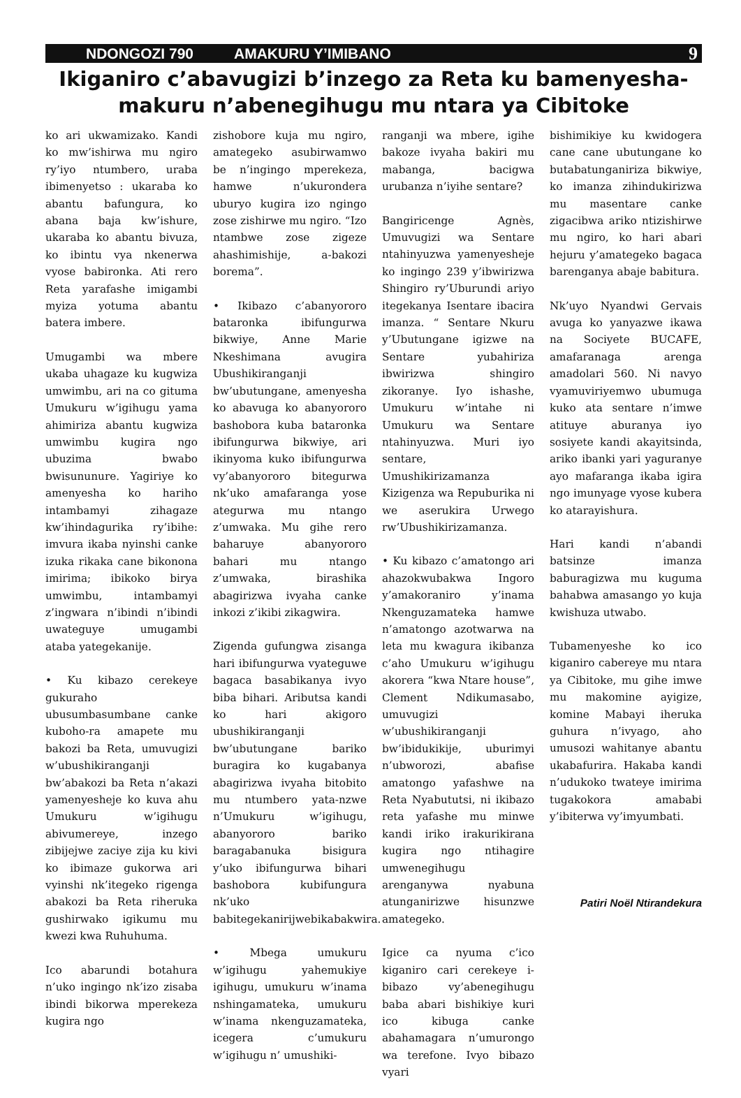NDONGOZI 790 AMAKURU Y’IMIBANO 9
Ikiganiro c’abavugizi b’inzego za Reta ku bamenyesha-makuru n’abenegihugu mu ntara ya Cibitoke
ko ari ukwamizako. Kandi ko mw’ishirwa mu ngiro ry’iyo ntumbero, uraba ibimenyetso : ukaraba ko abantu bafungura, ko abana baja kw’ishure, ukaraba ko abantu bivuza, ko ibintu vya nkenerwa vyose babironka. Ati rero Reta yarafashe imigambi myiza yotuma abantu batera imbere.
Umugambi wa mbere ukaba uhagaze ku kugwiza umwimbu, ari na co gituma Umukuru w’igihugu yama ahimiriza abantu kugwiza umwimbu kugira ngo ubuzima bwabo bwisununure. Yagiriye ko amenyesha ko hariho intambamyi zihagaze kw’ihindagurika ry’ibihe: imvura ikaba nyinshi canke izuka rikaka cane bikonona imirima; ibikoko birya umwimbu, intambamyi z’ingwara n’ibindi n’ibindi uwateguye umugambi ataba yategekanije.
• Ku kibazo cerekeye gukuraho ubusumbasumbane canke kuboho-ra amapete mu bakozi ba Reta, umuvugizi w’ubushikiranganji bw’abakozi ba Reta n’akazi yamenyesheje ko kuva ahu Umukuru w’igihugu abivumereye, inzego zibijejwe zaciye zija ku kivi ko ibimaze gukorwa ari vyinshi nk’itegeko rigenga abakozi ba Reta riheruka gushirwako igikumu mu kwezi kwa Ruhuhuma.
Ico abarundi botahura n’uko ingingo nk’izo zisaba ibindi bikorwa mperekeza kugira ngo
zishobore kuja mu ngiro, amategeko asubirwamwo be n’ingingo mperekeza, hamwe n’ukurondera uburyo kugira izo ngingo zose zishirwe mu ngiro. “Izo ntambwe zose zigeze ahashimishije, a-bakozi borema”.
• Ikibazo c’abanyororo bataronka ibifungurwa bikwiye, Anne Marie Nkeshimana avugira Ubushikiranganji bw’ubutungane, amenyesha ko abavuga ko abanyororo bashobora kuba bataronka ibifungurwa bikwiye, ari ikinyoma kuko ibifungurwa vy’abanyororo bitegurwa nk’uko amafaranga yose ategurwa mu ntango z’umwaka. Mu gihe rero baharuye abanyororo bahari mu ntango z’umwaka, birashika abagirizwa ivyaha canke inkozi z’ikibi zikagwira.
Zigenda gufungwa zisanga hari ibifungurwa vyateguwe bagaca basabikanya ivyo biba bihari. Aributsa kandi ko hari akigoro ubushikiranganji bw’ubutungane bariko buragira ko kugabanya abagirizwa ivyaha bitobito mu ntumbero yata-nzwe n’Umukuru w’igihugu, abanyororo bariko baragabanuka bisigura y’uko ibifungurwa bihari bashobora kubifungura nk’uko babitegekanirijwebikabakwira.
• Mbega umukuru w’igihugu yahemukiye igihugu, umukuru w’inama nshingamateka, umukuru w’inama nkenguzamateka, icegera c’umukuru w’igihugu n’ umushiki-
ranganji wa mbere, igihe bakoze ivyaha bakiri mu mabanga, bacigwa urubanza n’iyihe sentare?
Bangiricenge Agnès, Umuvugizi wa Sentare ntahinyuzwa yamenyesheje ko ingingo 239 y’ibwirizwa Shingiro ry’Uburundi ariyo itegekanya Isentare ibacira imanza. “ Sentare Nkuru y’Ubutungane igizwe na Sentare yubahiriza ibwirizwa shingiro zikoranye. Iyo ishashe, Umukuru w’intahe ni Umukuru wa Sentare ntahinyuzwa. Muri iyo sentare, Umushikirizamanza Kizigenza wa Repuburika ni we aserukira Urwego rw’Ubushikirizamanza.
• Ku kibazo c’amatongo ari ahazokwubakwa Ingoro y’amakoraniro y’inama Nkenguzamateka hamwe n’amatongo azotwarwa na leta mu kwagura ikibanza c’aho Umukuru w’igihugu akorera “kwa Ntare house”, Clement Ndikumasabo, umuvugizi w’ubushikiranganji bw’ibidukikije, uburimyi n’ubworozi, abafise amatongo yafashwe na Reta Nyabututsi, ni ikibazo reta yafashe mu minwe kandi iriko irakurikirana kugira ngo ntihagire umwenegihugu arenganywa nyabuna atunganirizwe hisunzwe amategeko.
Igice ca nyuma c’ico kiganiro cari cerekeye i-bibazo vy’abenegihugu baba abari bishikiye kuri ico kibuga canke abahamagara n’umurongo wa terefone. Ivyo bibazo vyari
bishimikiye ku kwidogera cane cane ubutungane ko butabatunganiriza bikwiye, ko imanza zihindukirizwa mu masentare canke zigacibwa ariko ntizishirwe mu ngiro, ko hari abari hejuru y’amategeko bagaca barenganya abaje babitura.
Nk’uyo Nyandwi Gervais avuga ko yanyazwe ikawa na Sociyete BUCAFE, amafaranaga arenga amadolari 560. Ni navyo vyamuviriyemwo ubumuga kuko ata sentare n’imwe atituye aburanya iyo sosiyete kandi akayitsinda, ariko ibanki yari yaguranye ayo mafaranga ikaba igira ngo imunyage vyose kubera ko atarayishura.
Hari kandi n’abandi batsinze imanza baburagizwa mu kuguma bahabwa amasango yo kuja kwishuza utwabo.
Tubamenyeshe ko ico kiganiro cabereye mu ntara ya Cibitoke, mu gihe imwe mu makomine ayigize, komine Mabayi iheruka guhura n’ivyago, aho umusozi wahitanye abantu ukabafurira. Hakaba kandi n’udukoko twateye imirima tugakokora amababi y’ibiterwa vy’imyumbati.
Patiri Noël Ntirandekura